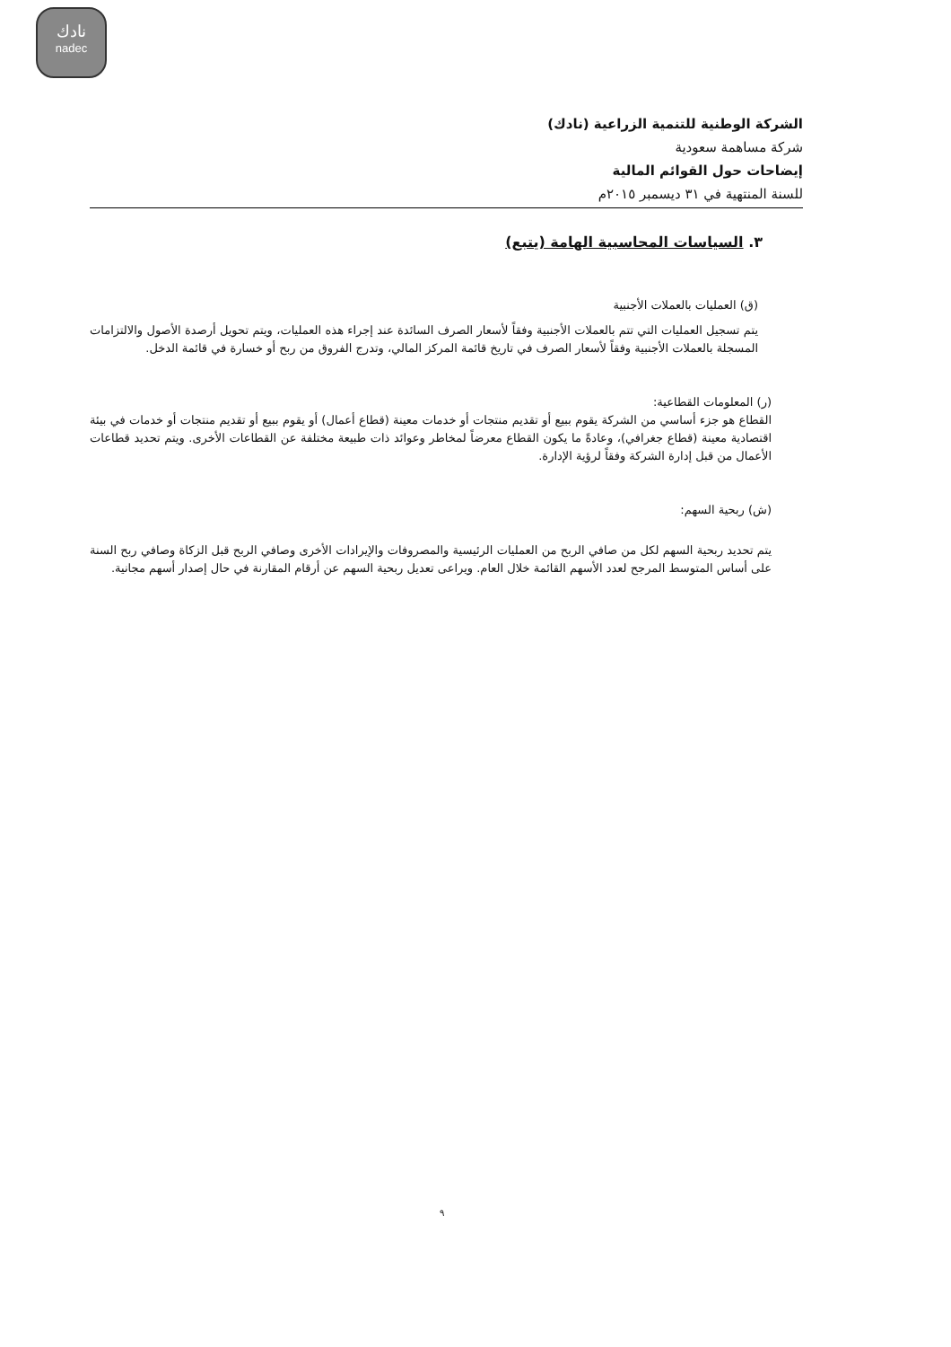نادك
nadec
الشركة الوطنية للتنمية الزراعية (نادك)
شركة مساهمة سعودية
إيضاحات حول القوائم المالية
للسنة المنتهية في ٣١ ديسمبر ٢٠١٥م
٣. السياسات المحاسبية الهامة (يتبع)
(ق) العمليات بالعملات الأجنبية
يتم تسجيل العمليات التي تتم بالعملات الأجنبية وفقاً لأسعار الصرف السائدة عند إجراء هذه العمليات، ويتم تحويل أرصدة الأصول والالتزامات المسجلة بالعملات الأجنبية وفقاً لأسعار الصرف في تاريخ قائمة المركز المالي، وتدرج الفروق من ربح أو خسارة في قائمة الدخل.
(ر) المعلومات القطاعية:
القطاع هو جزء أساسي من الشركة يقوم ببيع أو تقديم منتجات أو خدمات معينة (قطاع أعمال) أو يقوم ببيع أو تقديم منتجات أو خدمات في بيئة اقتصادية معينة (قطاع جغرافي)، وعادةً ما يكون القطاع معرضاً لمخاطر وعوائد ذات طبيعة مختلفة عن القطاعات الأخرى. ويتم تحديد قطاعات الأعمال من قبل إدارة الشركة وفقاً لرؤية الإدارة.
(ش) ربحية السهم:
يتم تحديد ربحية السهم لكل من صافي الربح من العمليات الرئيسية والمصروفات والإيرادات الأخرى وصافي الربح قبل الزكاة وصافي ربح السنة على أساس المتوسط المرجح لعدد الأسهم القائمة خلال العام. ويراعى تعديل ربحية السهم عن أرقام المقارنة في حال إصدار أسهم مجانية.
٩